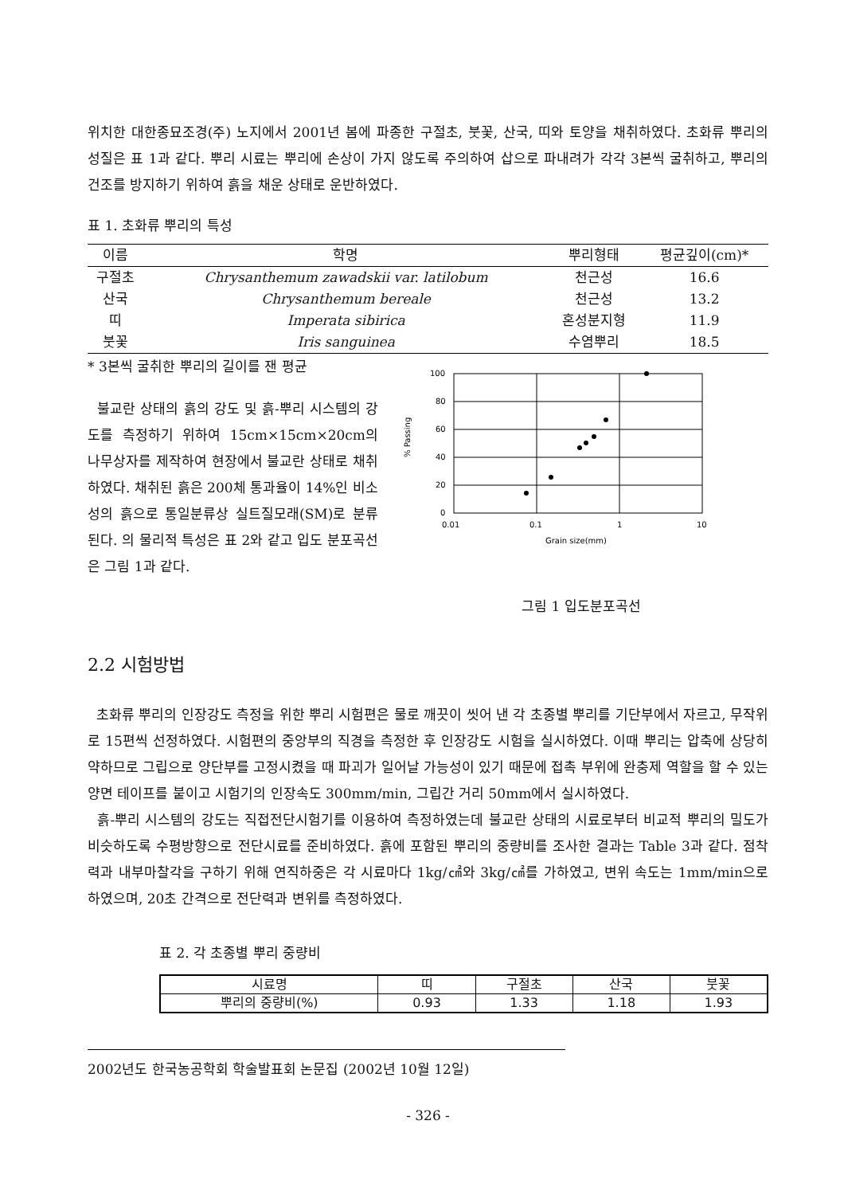위치한 대한종묘조경(주) 노지에서 2001년 봄에 파종한 구절초, 붓꽃, 산국, 띠와 토양을 채취하였다. 초화류 뿌리의 성질은 표 1과 같다. 뿌리 시료는 뿌리에 손상이 가지 않도록 주의하여 삽으로 파내려가 각각 3본씩 굴취하고, 뿌리의 건조를 방지하기 위하여 흙을 채운 상태로 운반하였다.
표 1. 초화류 뿌리의 특성
| 이름 | 학명 | 뿌리형태 | 평균깊이(cm)* |
| --- | --- | --- | --- |
| 구절초 | Chrysanthemum zawadskii var. latilobum | 천근성 | 16.6 |
| 산국 | Chrysanthemum bereale | 천근성 | 13.2 |
| 띠 | Imperata sibirica | 혼성분지형 | 11.9 |
| 붓꽃 | Iris sanguinea | 수염뿌리 | 18.5 |
* 3본씩 굴취한 뿌리의 길이를 잰 평균
불교란 상태의 흙의 강도 및 흙-뿌리 시스템의 강도를 측정하기 위하여 15cm×15cm×20cm의 나무상자를 제작하여 현장에서 불교란 상태로 채취하였다. 채취된 흙은 200체 통과율이 14%인 비소성의 흙으로 통일분류상 실트질모래(SM)로 분류된다. 의 물리적 특성은 표 2와 같고 입도 분포곡선은 그림 1과 같다.
100
80
60
40
20
0
% Passing
0.01
0.1
1
10
Grain size(mm)
그림 1 입도분포곡선
2.2 시험방법
초화류 뿌리의 인장강도 측정을 위한 뿌리 시험편은 물로 깨끗이 씻어 낸 각 초종별 뿌리를 기단부에서 자르고, 무작위로 15편씩 선정하였다. 시험편의 중앙부의 직경을 측정한 후 인장강도 시험을 실시하였다. 이때 뿌리는 압축에 상당히 약하므로 그립으로 양단부를 고정시켰을 때 파괴가 일어날 가능성이 있기 때문에 접촉 부위에 완충제 역할을 할 수 있는 양면 테이프를 붙이고 시험기의 인장속도 300mm/min, 그립간 거리 50mm에서 실시하였다.
흙-뿌리 시스템의 강도는 직접전단시험기를 이용하여 측정하였는데 불교란 상태의 시료로부터 비교적 뿌리의 밀도가 비슷하도록 수평방향으로 전단시료를 준비하였다. 흙에 포함된 뿌리의 중량비를 조사한 결과는 Table 3과 같다. 점착력과 내부마찰각을 구하기 위해 연직하중은 각 시료마다 1kg/㎠와 3kg/㎠를 가하였고, 변위 속도는 1mm/min으로 하였으며, 20초 간격으로 전단력과 변위를 측정하였다.
표 2. 각 초종별 뿌리 중량비
| 시료명 | 띠 | 구절초 | 산국 | 붓꽃 |
| 뿌리의 중량비(%) | 0.93 | 1.33 | 1.18 | 1.93 |
2002년도 한국농공학회 학술발표회 논문집 (2002년 10월 12일)
- 326 -